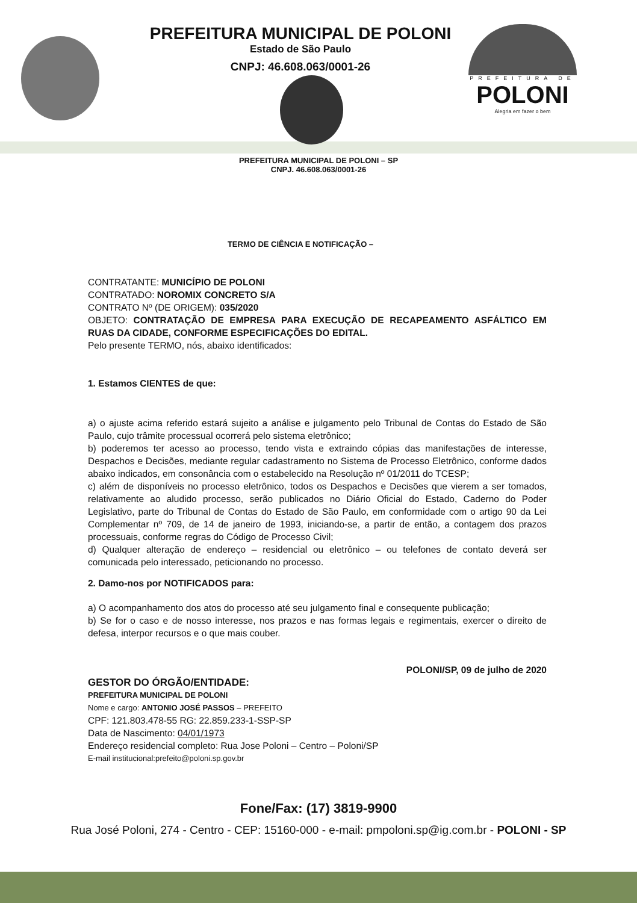PREFEITURA MUNICIPAL DE POLONI
Estado de São Paulo
CNPJ: 46.608.063/0001-26
PREFEITURA DE
POLONI
Alegria em fazer o bem
PREFEITURA MUNICIPAL DE POLONI – SP
CNPJ. 46.608.063/0001-26
TERMO DE CIÊNCIA E NOTIFICAÇÃO –
CONTRATANTE: MUNICÍPIO DE POLONI
CONTRATADO: NOROMIX CONCRETO S/A
CONTRATO Nº (DE ORIGEM): 035/2020
OBJETO: CONTRATAÇÃO DE EMPRESA PARA EXECUÇÃO DE RECAPEAMENTO ASFÁLTICO EM RUAS DA CIDADE, CONFORME ESPECIFICAÇÕES DO EDITAL.
Pelo presente TERMO, nós, abaixo identificados:
1. Estamos CIENTES de que:
a) o ajuste acima referido estará sujeito a análise e julgamento pelo Tribunal de Contas do Estado de São Paulo, cujo trâmite processual ocorrerá pelo sistema eletrônico;
b) poderemos ter acesso ao processo, tendo vista e extraindo cópias das manifestações de interesse, Despachos e Decisões, mediante regular cadastramento no Sistema de Processo Eletrônico, conforme dados abaixo indicados, em consonância com o estabelecido na Resolução nº 01/2011 do TCESP;
c) além de disponíveis no processo eletrônico, todos os Despachos e Decisões que vierem a ser tomados, relativamente ao aludido processo, serão publicados no Diário Oficial do Estado, Caderno do Poder Legislativo, parte do Tribunal de Contas do Estado de São Paulo, em conformidade com o artigo 90 da Lei Complementar nº 709, de 14 de janeiro de 1993, iniciando-se, a partir de então, a contagem dos prazos processuais, conforme regras do Código de Processo Civil;
d) Qualquer alteração de endereço – residencial ou eletrônico – ou telefones de contato deverá ser comunicada pelo interessado, peticionando no processo.
2. Damo-nos por NOTIFICADOS para:
a) O acompanhamento dos atos do processo até seu julgamento final e consequente publicação;
b) Se for o caso e de nosso interesse, nos prazos e nas formas legais e regimentais, exercer o direito de defesa, interpor recursos e o que mais couber.
POLONI/SP, 09 de julho de 2020
GESTOR DO ÓRGÃO/ENTIDADE:
PREFEITURA MUNICIPAL DE POLONI
Nome e cargo: ANTONIO JOSÉ PASSOS – PREFEITO
CPF: 121.803.478-55 RG: 22.859.233-1-SSP-SP
Data de Nascimento: 04/01/1973
Endereço residencial completo: Rua Jose Poloni – Centro – Poloni/SP
E-mail institucional:prefeito@poloni.sp.gov.br
Fone/Fax: (17) 3819-9900
Rua José Poloni, 274 - Centro - CEP: 15160-000 - e-mail: pmpoloni.sp@ig.com.br - POLONI - SP